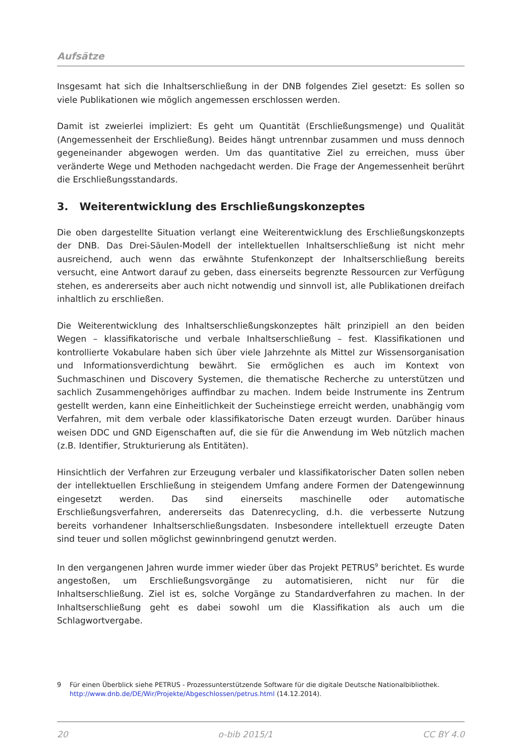Aufsätze
Insgesamt hat sich die Inhaltserschließung in der DNB folgendes Ziel gesetzt: Es sollen so viele Publikationen wie möglich angemessen erschlossen werden.
Damit ist zweierlei impliziert: Es geht um Quantität (Erschließungsmenge) und Qualität (Angemessenheit der Erschließung). Beides hängt untrennbar zusammen und muss dennoch gegeneinander abgewogen werden. Um das quantitative Ziel zu erreichen, muss über veränderte Wege und Methoden nachgedacht werden. Die Frage der Angemessenheit berührt die Erschließungsstandards.
3. Weiterentwicklung des Erschließungskonzeptes
Die oben dargestellte Situation verlangt eine Weiterentwicklung des Erschließungskonzepts der DNB. Das Drei-Säulen-Modell der intellektuellen Inhaltserschließung ist nicht mehr ausreichend, auch wenn das erwähnte Stufenkonzept der Inhaltserschließung bereits versucht, eine Antwort darauf zu geben, dass einerseits begrenzte Ressourcen zur Verfügung stehen, es andererseits aber auch nicht notwendig und sinnvoll ist, alle Publikationen dreifach inhaltlich zu erschließen.
Die Weiterentwicklung des Inhaltserschließungskonzeptes hält prinzipiell an den beiden Wegen – klassifikatorische und verbale Inhaltserschließung – fest. Klassifikationen und kontrollierte Vokabulare haben sich über viele Jahrzehnte als Mittel zur Wissensorganisation und Informationsverdichtung bewährt. Sie ermöglichen es auch im Kontext von Suchmaschinen und Discovery Systemen, die thematische Recherche zu unterstützen und sachlich Zusammengehöriges auffindbar zu machen. Indem beide Instrumente ins Zentrum gestellt werden, kann eine Einheitlichkeit der Sucheinstiege erreicht werden, unabhängig vom Verfahren, mit dem verbale oder klassifikatorische Daten erzeugt wurden. Darüber hinaus weisen DDC und GND Eigenschaften auf, die sie für die Anwendung im Web nützlich machen (z.B. Identifier, Strukturierung als Entitäten).
Hinsichtlich der Verfahren zur Erzeugung verbaler und klassifikatorischer Daten sollen neben der intellektuellen Erschließung in steigendem Umfang andere Formen der Datengewinnung eingesetzt werden. Das sind einerseits maschinelle oder automatische Erschließungsverfahren, andererseits das Datenrecycling, d.h. die verbesserte Nutzung bereits vorhandener Inhaltserschließungsdaten. Insbesondere intellektuell erzeugte Daten sind teuer und sollen möglichst gewinnbringend genutzt werden.
In den vergangenen Jahren wurde immer wieder über das Projekt PETRUS<sup>9</sup> berichtet. Es wurde angestoßen, um Erschließungsvorgänge zu automatisieren, nicht nur für die Inhaltserschließung. Ziel ist es, solche Vorgänge zu Standardverfahren zu machen. In der Inhaltserschließung geht es dabei sowohl um die Klassifikation als auch um die Schlagwortvergabe.
9 Für einen Überblick siehe PETRUS - Prozessunterstützende Software für die digitale Deutsche Nationalbibliothek. http://www.dnb.de/DE/Wir/Projekte/Abgeschlossen/petrus.html (14.12.2014).
20 o-bib 2015/1 CC BY 4.0